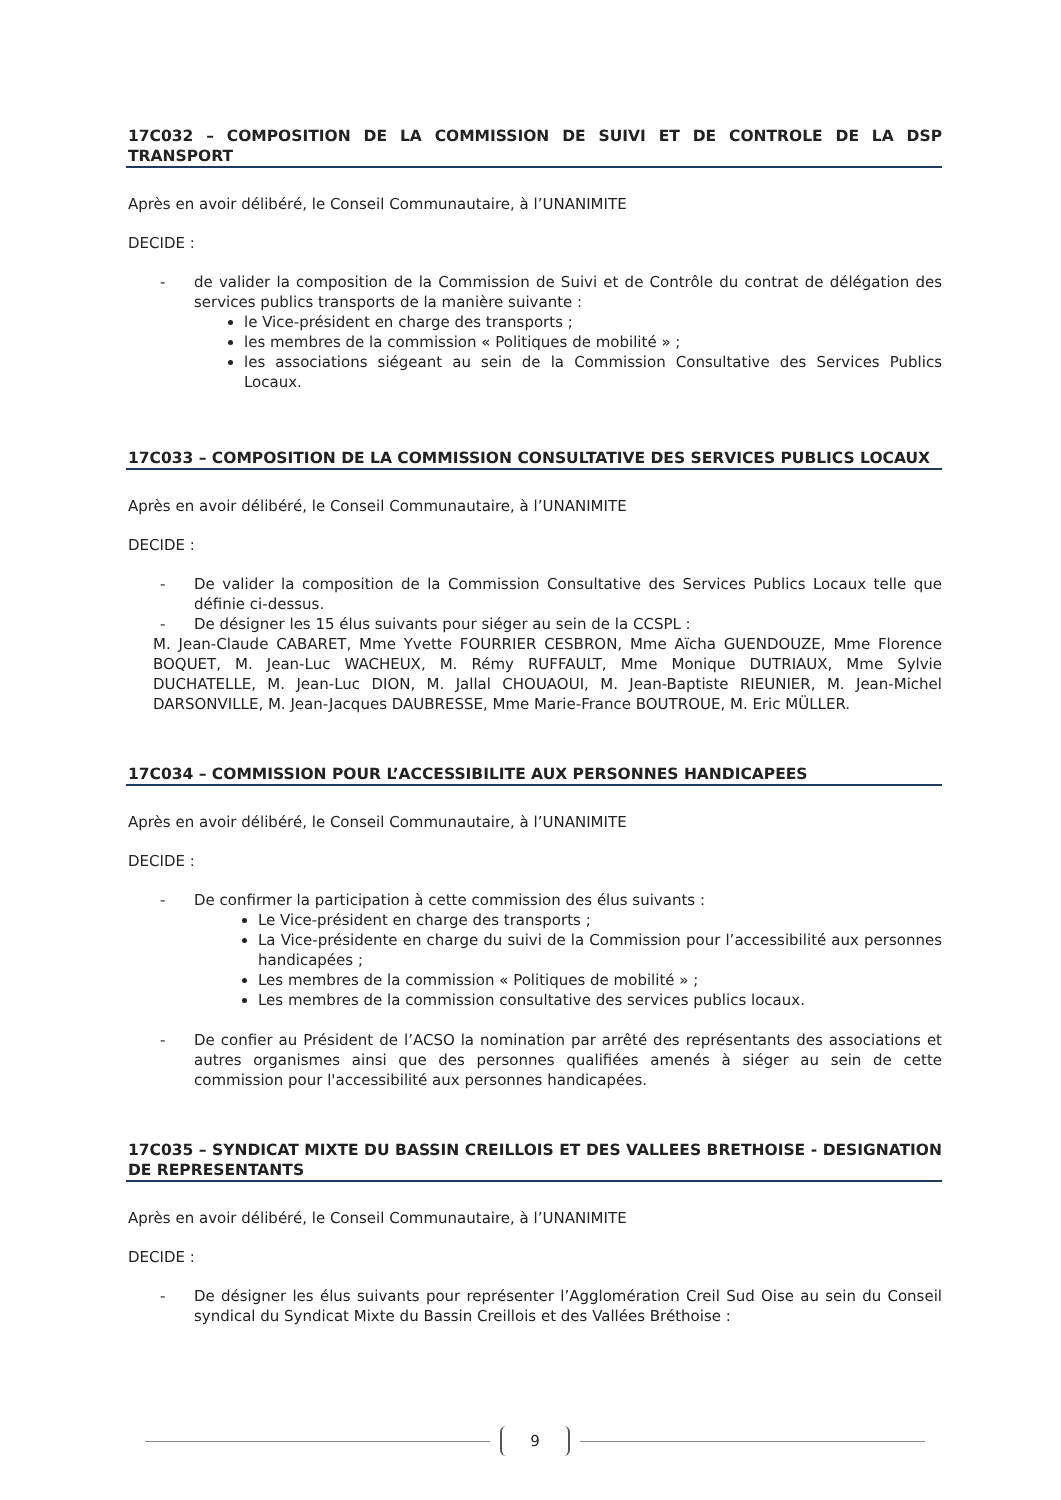17C032 – COMPOSITION DE LA COMMISSION DE SUIVI ET DE CONTROLE DE LA DSP TRANSPORT
Après en avoir délibéré, le Conseil Communautaire, à l’UNANIMITE
DECIDE :
- de valider la composition de la Commission de Suivi et de Contrôle du contrat de délégation des services publics transports de la manière suivante :
le Vice-président en charge des transports ;
les membres de la commission « Politiques de mobilité » ;
les associations siégeant au sein de la Commission Consultative des Services Publics Locaux.
17C033 – COMPOSITION DE LA COMMISSION CONSULTATIVE DES SERVICES PUBLICS LOCAUX
Après en avoir délibéré, le Conseil Communautaire, à l’UNANIMITE
DECIDE :
- De valider la composition de la Commission Consultative des Services Publics Locaux telle que définie ci-dessus.
- De désigner les 15 élus suivants pour siéger au sein de la CCSPL :
M. Jean-Claude CABARET, Mme Yvette FOURRIER CESBRON, Mme Aïcha GUENDOUZE, Mme Florence BOQUET, M. Jean-Luc WACHEUX, M. Rémy RUFFAULT, Mme Monique DUTRIAUX, Mme Sylvie DUCHATELLE, M. Jean-Luc DION, M. Jallal CHOUAOUI, M. Jean-Baptiste RIEUNIER, M. Jean-Michel DARSONVILLE, M. Jean-Jacques DAUBRESSE, Mme Marie-France BOUTROUE, M. Eric MÜLLER.
17C034 – COMMISSION POUR L’ACCESSIBILITE AUX PERSONNES HANDICAPEES
Après en avoir délibéré, le Conseil Communautaire, à l’UNANIMITE
DECIDE :
- De confirmer la participation à cette commission des élus suivants :
Le Vice-président en charge des transports ;
La Vice-présidente en charge du suivi de la Commission pour l’accessibilité aux personnes handicapées ;
Les membres de la commission « Politiques de mobilité » ;
Les membres de la commission consultative des services publics locaux.
- De confier au Président de l’ACSO la nomination par arrêté des représentants des associations et autres organismes ainsi que des personnes qualifiées amenés à siéger au sein de cette commission pour l'accessibilité aux personnes handicapées.
17C035 – SYNDICAT MIXTE DU BASSIN CREILLOIS ET DES VALLEES BRETHOISE - DESIGNATION DE REPRESENTANTS
Après en avoir délibéré, le Conseil Communautaire, à l’UNANIMITE
DECIDE :
- De désigner les élus suivants pour représenter l’Agglomération Creil Sud Oise au sein du Conseil syndical du Syndicat Mixte du Bassin Creillois et des Vallées Bréthoise :
9